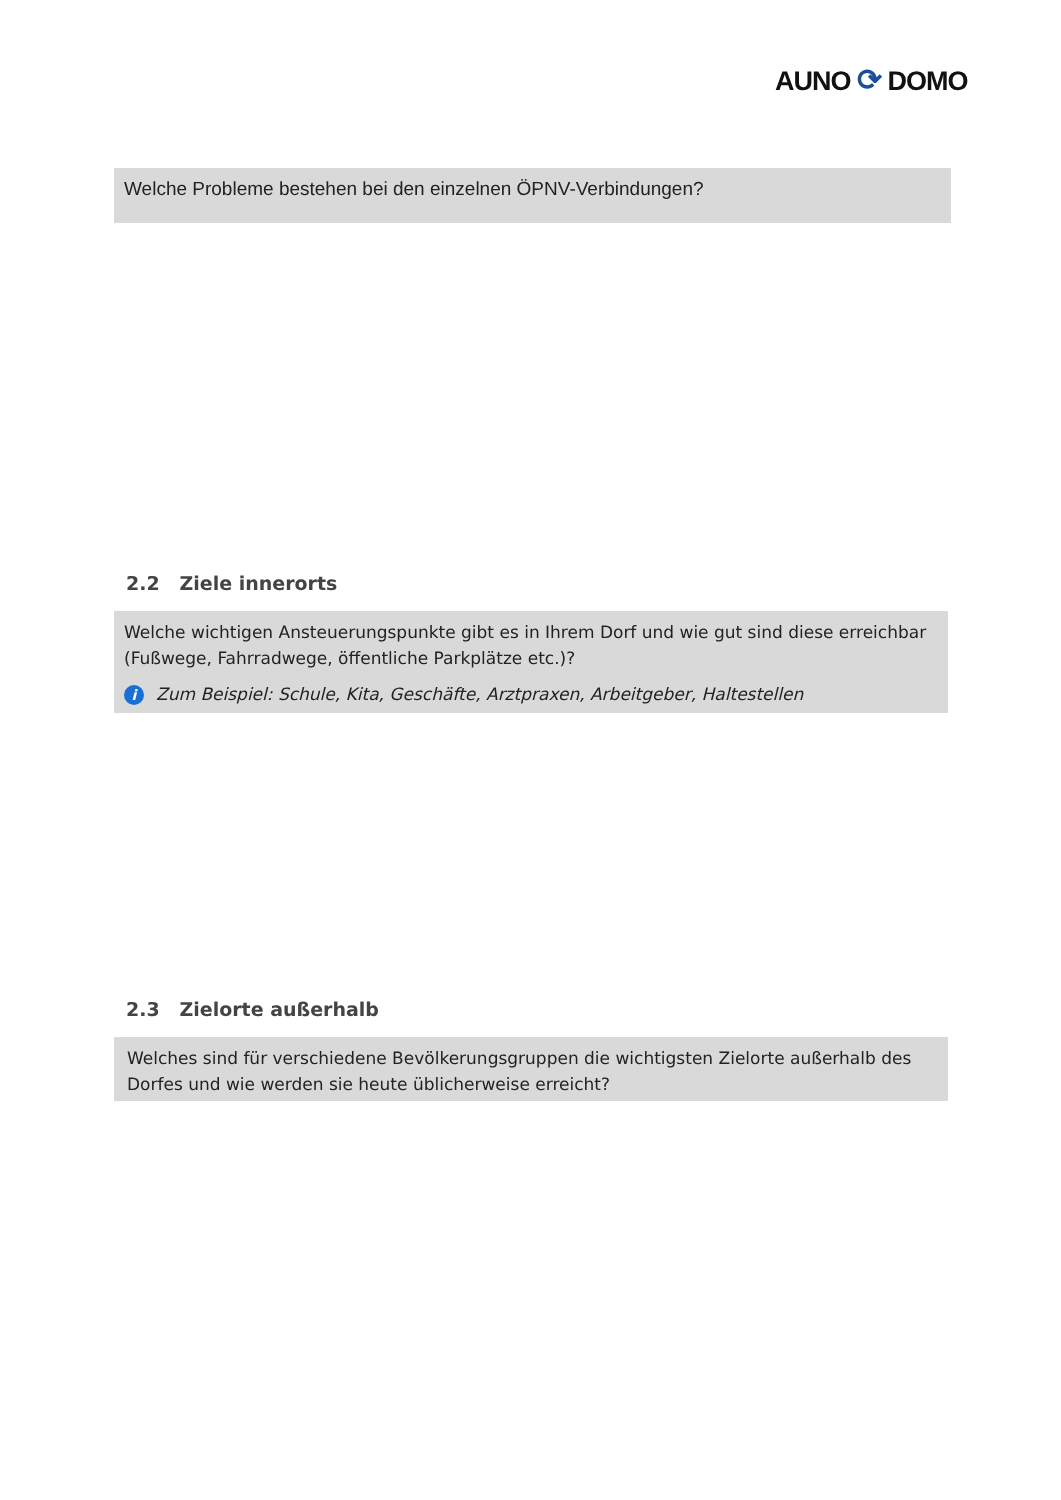AUNO ⟳ DOMO
Welche Probleme bestehen bei den einzelnen ÖPNV-Verbindungen?
2.2 Ziele innerorts
Welche wichtigen Ansteuerungspunkte gibt es in Ihrem Dorf und wie gut sind diese erreichbar (Fußwege, Fahrradwege, öffentliche Parkplätze etc.)?
i Zum Beispiel: Schule, Kita, Geschäfte, Arztpraxen, Arbeitgeber, Haltestellen
2.3 Zielorte außerhalb
Welches sind für verschiedene Bevölkerungsgruppen die wichtigsten Zielorte außerhalb des Dorfes und wie werden sie heute üblicherweise erreicht?